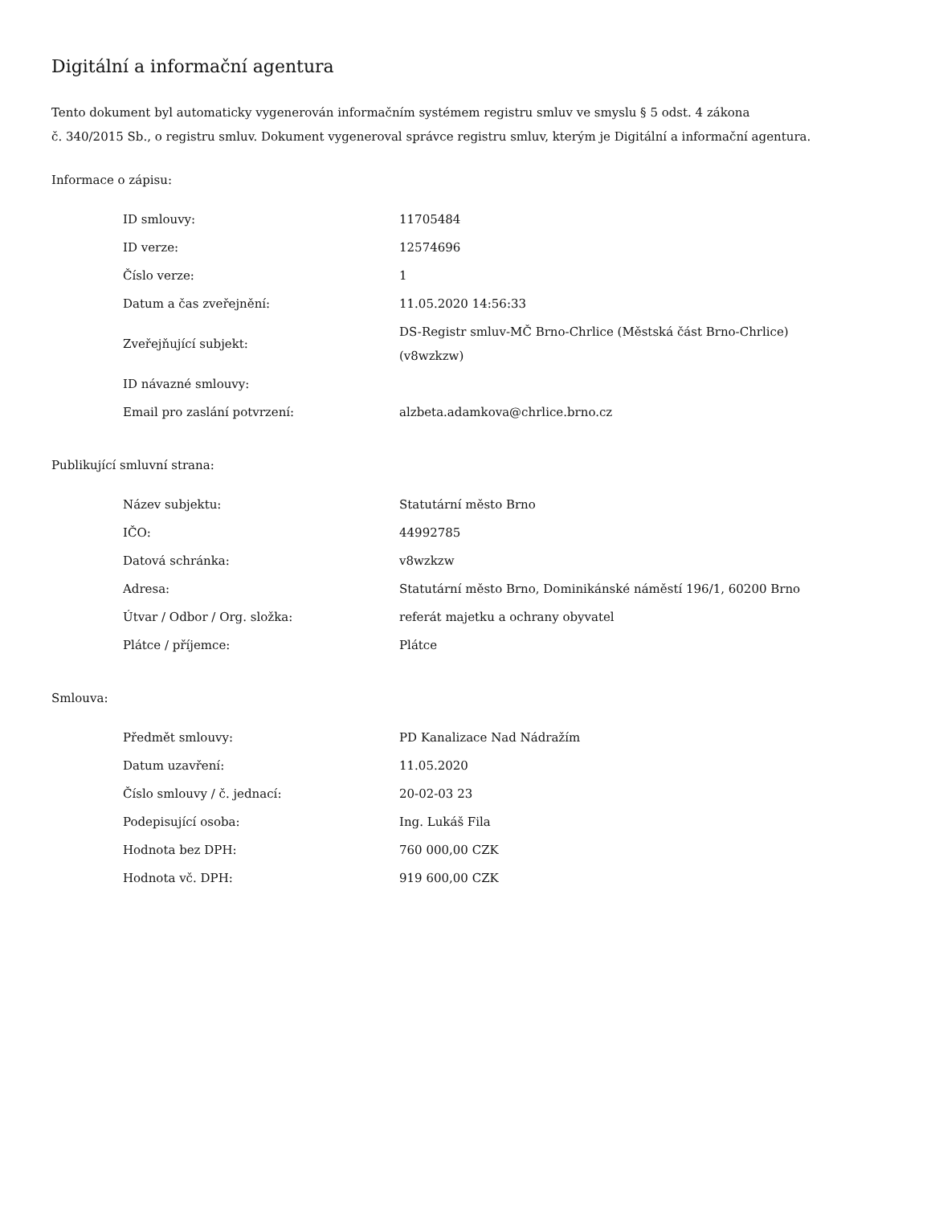Digitální a informační agentura
Tento dokument byl automaticky vygenerován informačním systémem registru smluv ve smyslu § 5 odst. 4 zákona
č. 340/2015 Sb., o registru smluv. Dokument vygeneroval správce registru smluv, kterým je Digitální a informační agentura.
Informace o zápisu:
| ID smlouvy: | 11705484 |
| ID verze: | 12574696 |
| Číslo verze: | 1 |
| Datum a čas zveřejnění: | 11.05.2020 14:56:33 |
| Zveřejňující subjekt: | DS-Registr smluv-MČ Brno-Chrlice (Městská část Brno-Chrlice) (v8wzkzw) |
| ID návazné smlouvy: | |
| Email pro zaslání potvrzení: | alzbeta.adamkova@chrlice.brno.cz |
Publikující smluvní strana:
| Název subjektu: | Statutární město Brno |
| IČO: | 44992785 |
| Datová schránka: | v8wzkzw |
| Adresa: | Statutární město Brno, Dominikánské náměstí 196/1, 60200 Brno |
| Útvar / Odbor / Org. složka: | referát majetku a ochrany obyvatel |
| Plátce / příjemce: | Plátce |
Smlouva:
| Předmět smlouvy: | PD Kanalizace Nad Nádražím |
| Datum uzavření: | 11.05.2020 |
| Číslo smlouvy / č. jednací: | 20-02-03 23 |
| Podepisující osoba: | Ing. Lukáš Fila |
| Hodnota bez DPH: | 760 000,00 CZK |
| Hodnota vč. DPH: | 919 600,00 CZK |